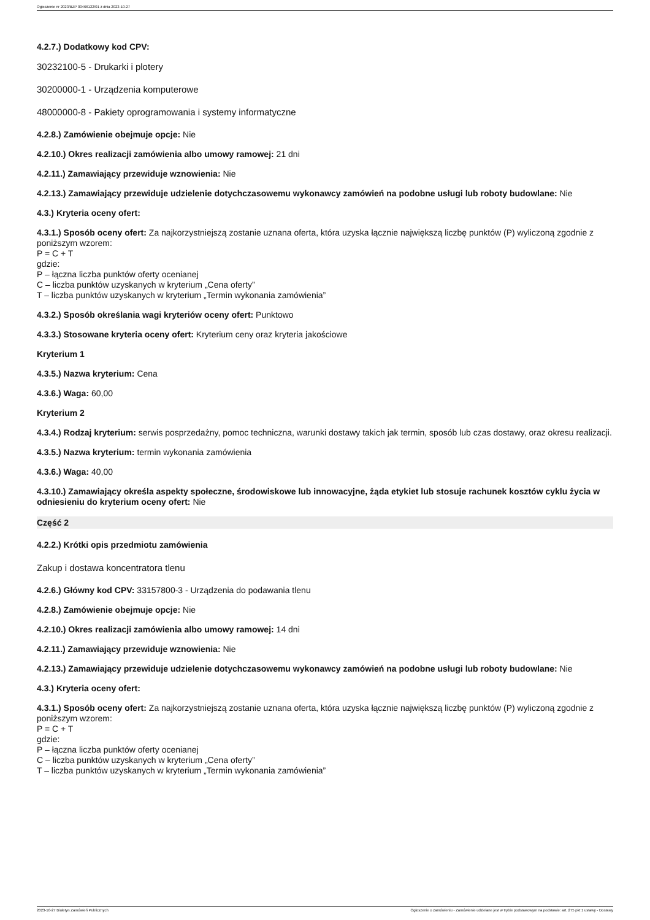Ogłoszenie nr 2023/BZP 00466122/01 z dnia 2023-10-27
4.2.7.) Dodatkowy kod CPV:
30232100-5 - Drukarki i plotery
30200000-1 - Urządzenia komputerowe
48000000-8 - Pakiety oprogramowania i systemy informatyczne
4.2.8.) Zamówienie obejmuje opcje: Nie
4.2.10.) Okres realizacji zamówienia albo umowy ramowej: 21 dni
4.2.11.) Zamawiający przewiduje wznowienia: Nie
4.2.13.) Zamawiający przewiduje udzielenie dotychczasowemu wykonawcy zamówień na podobne usługi lub roboty budowlane: Nie
4.3.) Kryteria oceny ofert:
4.3.1.) Sposób oceny ofert: Za najkorzystniejszą zostanie uznana oferta, która uzyska łącznie największą liczbę punktów (P) wyliczoną zgodnie z poniższym wzorem:
P = C + T
gdzie:
P – łączna liczba punktów oferty ocenianej
C – liczba punktów uzyskanych w kryterium „Cena oferty”
T – liczba punktów uzyskanych w kryterium „Termin wykonania zamówienia”
4.3.2.) Sposób określania wagi kryteriów oceny ofert: Punktowo
4.3.3.) Stosowane kryteria oceny ofert: Kryterium ceny oraz kryteria jakościowe
Kryterium 1
4.3.5.) Nazwa kryterium: Cena
4.3.6.) Waga: 60,00
Kryterium 2
4.3.4.) Rodzaj kryterium: serwis posprzedażny, pomoc techniczna, warunki dostawy takich jak termin, sposób lub czas dostawy, oraz okresu realizacji.
4.3.5.) Nazwa kryterium: termin wykonania zamówienia
4.3.6.) Waga: 40,00
4.3.10.) Zamawiający określa aspekty społeczne, środowiskowe lub innowacyjne, żąda etykiet lub stosuje rachunek kosztów cyklu życia w odniesieniu do kryterium oceny ofert: Nie
Część 2
4.2.2.) Krótki opis przedmiotu zamówienia
Zakup i dostawa koncentratora tlenu
4.2.6.) Główny kod CPV: 33157800-3 - Urządzenia do podawania tlenu
4.2.8.) Zamówienie obejmuje opcje: Nie
4.2.10.) Okres realizacji zamówienia albo umowy ramowej: 14 dni
4.2.11.) Zamawiający przewiduje wznowienia: Nie
4.2.13.) Zamawiający przewiduje udzielenie dotychczasowemu wykonawcy zamówień na podobne usługi lub roboty budowlane: Nie
4.3.) Kryteria oceny ofert:
4.3.1.) Sposób oceny ofert: Za najkorzystniejszą zostanie uznana oferta, która uzyska łącznie największą liczbę punktów (P) wyliczoną zgodnie z poniższym wzorem:
P = C + T
gdzie:
P – łączna liczba punktów oferty ocenianej
C – liczba punktów uzyskanych w kryterium „Cena oferty”
T – liczba punktów uzyskanych w kryterium „Termin wykonania zamówienia”
2023-10-27 Biuletyn Zamówień Publicznych Ogłoszenie o zamówieniu - Zamówienie udzielane jest w trybie podstawowym na podstawie: art. 275 pkt 1 ustawy - Dostawy